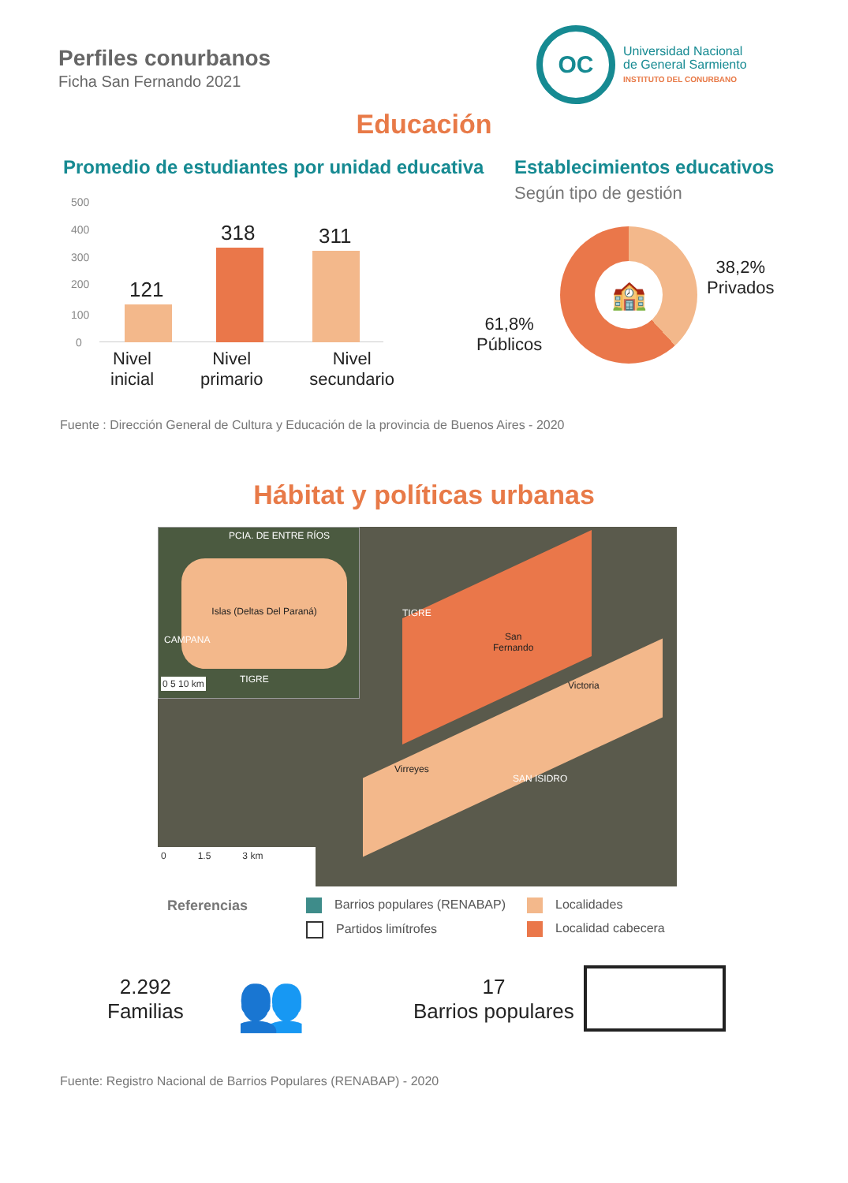Perfiles conurbanos
Ficha San Fernando 2021
OC
Universidad Nacional
de General Sarmiento
INSTITUTO DEL CONURBANO
Educación
Promedio de estudiantes por unidad educativa
500
400
300
200
100
0
121
318 311
Nivel
inicial
Nivel
primario
Nivel
secundario
Establecimientos educativos
Según tipo de gestión
🏫
38,2%
Privados
61,8%
Públicos
Fuente : Dirección General de Cultura y Educación de la provincia de Buenos Aires - 2020
Hábitat y políticas urbanas
Islas (Deltas Del Paraná)
PCIA. DE ENTRE RÍOS
CAMPANA
TIGRE
0 5 10 km
TIGRE
San
Fernando
Victoria
Virreyes
SAN ISIDRO
0 1.5 3 km
Referencias
Barrios populares (RENABAP)
Localidades
Partidos limítrofes
Localidad cabecera
2.292
Familias
👥
17
Barrios populares
Fuente: Registro Nacional de Barrios Populares (RENABAP) - 2020